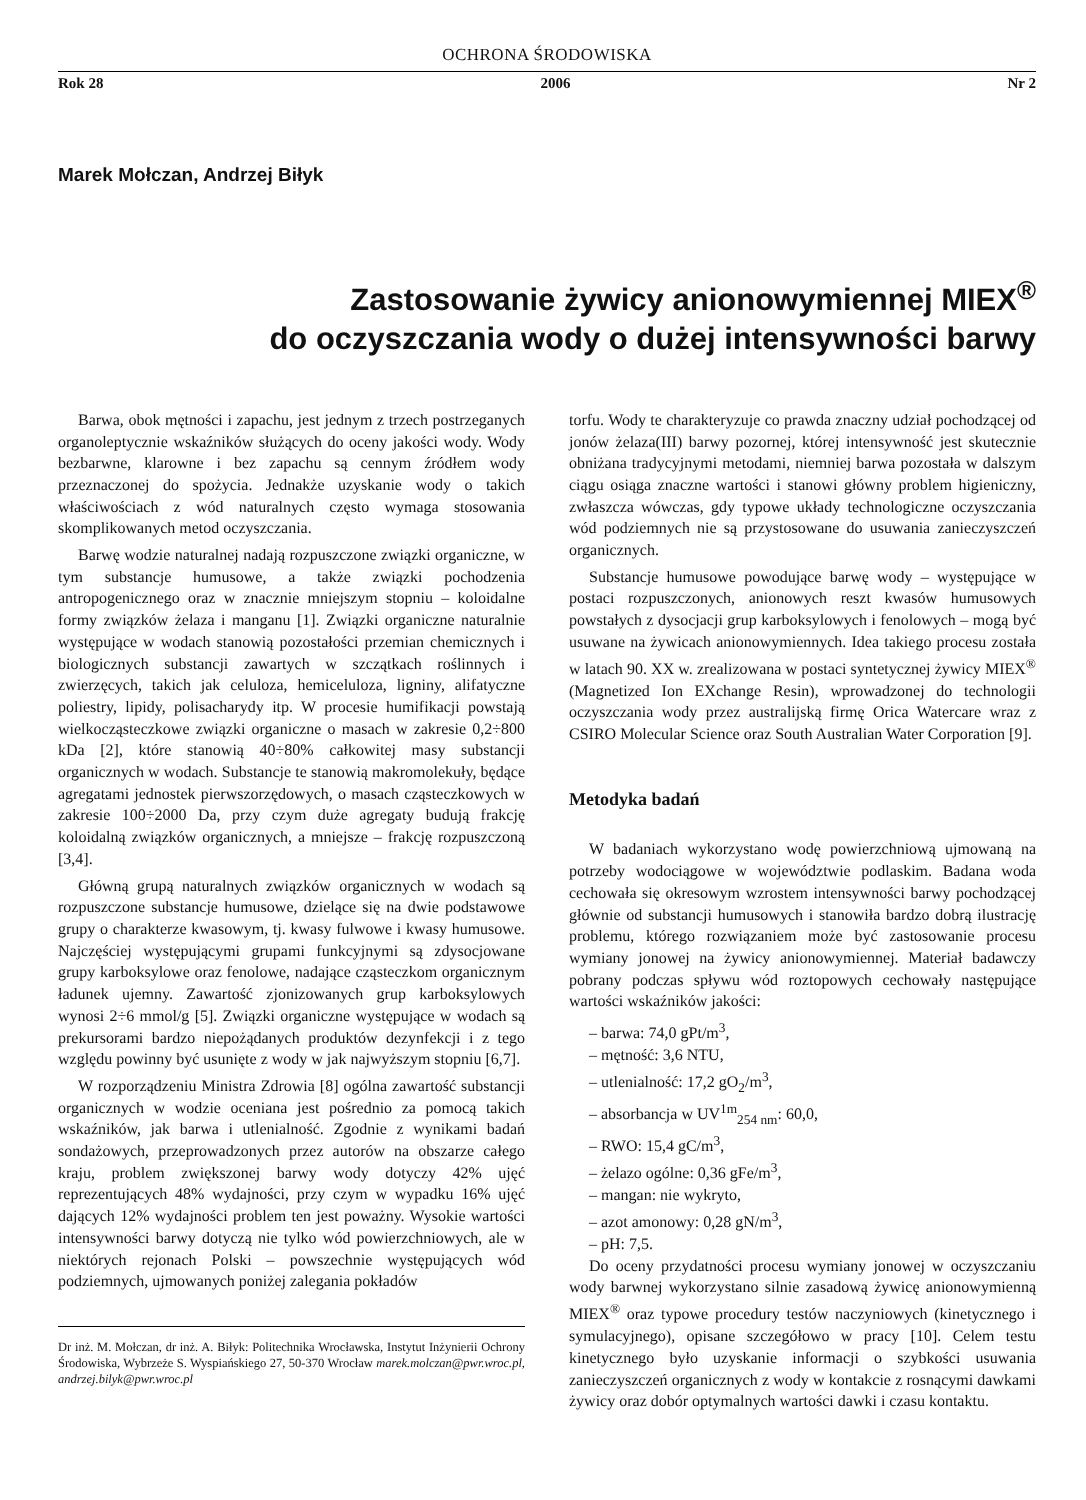OCHRONA ŚRODOWISKA
Rok 28 2006 Nr 2
Marek Mołczan, Andrzej Biłyk
Zastosowanie żywicy anionowymiennej MIEX<sup>®</sup>
do oczyszczania wody o dużej intensywności barwy
Barwa, obok mętności i zapachu, jest jednym z trzech postrzeganych organoleptycznie wskaźników służących do oceny jakości wody. Wody bezbarwne, klarowne i bez zapachu są cennym źródłem wody przeznaczonej do spożycia. Jednakże uzyskanie wody o takich właściwościach z wód naturalnych często wymaga stosowania skomplikowanych metod oczyszczania.
Barwę wodzie naturalnej nadają rozpuszczone związki organiczne, w tym substancje humusowe, a także związki pochodzenia antropogenicznego oraz w znacznie mniejszym stopniu – koloidalne formy związków żelaza i manganu [1]. Związki organiczne naturalnie występujące w wodach stanowią pozostałości przemian chemicznych i biologicznych substancji zawartych w szczątkach roślinnych i zwierzęcych, takich jak celuloza, hemiceluloza, ligniny, alifatyczne poliestry, lipidy, polisacharydy itp. W procesie humifikacji powstają wielkocząsteczkowe związki organiczne o masach w zakresie 0,2÷800 kDa [2], które stanowią 40÷80% całkowitej masy substancji organicznych w wodach. Substancje te stanowią makromolekuły, będące agregatami jednostek pierwszorzędowych, o masach cząsteczkowych w zakresie 100÷2000 Da, przy czym duże agregaty budują frakcję koloidalną związków organicznych, a mniejsze – frakcję rozpuszczoną [3,4].
Główną grupą naturalnych związków organicznych w wodach są rozpuszczone substancje humusowe, dzielące się na dwie podstawowe grupy o charakterze kwasowym, tj. kwasy fulwowe i kwasy humusowe. Najczęściej występującymi grupami funkcyjnymi są zdysocjowane grupy karboksylowe oraz fenolowe, nadające cząsteczkom organicznym ładunek ujemny. Zawartość zjonizowanych grup karboksylowych wynosi 2÷6 mmol/g [5]. Związki organiczne występujące w wodach są prekursorami bardzo niepożądanych produktów dezynfekcji i z tego względu powinny być usunięte z wody w jak najwyższym stopniu [6,7].
W rozporządzeniu Ministra Zdrowia [8] ogólna zawartość substancji organicznych w wodzie oceniana jest pośrednio za pomocą takich wskaźników, jak barwa i utlenialność. Zgodnie z wynikami badań sondażowych, przeprowadzonych przez autorów na obszarze całego kraju, problem zwiększonej barwy wody dotyczy 42% ujęć reprezentujących 48% wydajności, przy czym w wypadku 16% ujęć dających 12% wydajności problem ten jest poważny. Wysokie wartości intensywności barwy dotyczą nie tylko wód powierzchniowych, ale w niektórych rejonach Polski – powszechnie występujących wód podziemnych, ujmowanych poniżej zalegania pokładów
Dr inż. M. Mołczan, dr inż. A. Biłyk: Politechnika Wrocławska, Instytut Inżynierii Ochrony Środowiska, Wybrzeże S. Wyspiańskiego 27, 50-370 Wrocław marek.molczan@pwr.wroc.pl, andrzej.bilyk@pwr.wroc.pl
torfu. Wody te charakteryzuje co prawda znaczny udział pochodzącej od jonów żelaza(III) barwy pozornej, której intensywność jest skutecznie obniżana tradycyjnymi metodami, niemniej barwa pozostała w dalszym ciągu osiąga znaczne wartości i stanowi główny problem higieniczny, zwłaszcza wówczas, gdy typowe układy technologiczne oczyszczania wód podziemnych nie są przystosowane do usuwania zanieczyszczeń organicznych.
Substancje humusowe powodujące barwę wody – występujące w postaci rozpuszczonych, anionowych reszt kwasów humusowych powstałych z dysocjacji grup karboksylowych i fenolowych – mogą być usuwane na żywicach anionowymiennych. Idea takiego procesu została w latach 90. XX w. zrealizowana w postaci syntetycznej żywicy MIEX<sup>®</sup> (Magnetized Ion EXchange Resin), wprowadzonej do technologii oczyszczania wody przez australijską firmę Orica Watercare wraz z CSIRO Molecular Science oraz South Australian Water Corporation [9].
Metodyka badań
W badaniach wykorzystano wodę powierzchniową ujmowaną na potrzeby wodociągowe w województwie podlaskim. Badana woda cechowała się okresowym wzrostem intensywności barwy pochodzącej głównie od substancji humusowych i stanowiła bardzo dobrą ilustrację problemu, którego rozwiązaniem może być zastosowanie procesu wymiany jonowej na żywicy anionowymiennej. Materiał badawczy pobrany podczas spływu wód roztopowych cechowały następujące wartości wskaźników jakości:
– barwa: 74,0 gPt/m<sup>3</sup>,
– mętność: 3,6 NTU,
– utlenialność: 17,2 gO<sub>2</sub>/m<sup>3</sup>,
– absorbancja w UV<sup>1m</sup><sub>254 nm</sub>: 60,0,
– RWO: 15,4 gC/m<sup>3</sup>,
– żelazo ogólne: 0,36 gFe/m<sup>3</sup>,
– mangan: nie wykryto,
– azot amonowy: 0,28 gN/m<sup>3</sup>,
– pH: 7,5.
Do oceny przydatności procesu wymiany jonowej w oczyszczaniu wody barwnej wykorzystano silnie zasadową żywicę anionowymienną MIEX<sup>®</sup> oraz typowe procedury testów naczyniowych (kinetycznego i symulacyjnego), opisane szczegółowo w pracy [10]. Celem testu kinetycznego było uzyskanie informacji o szybkości usuwania zanieczyszczeń organicznych z wody w kontakcie z rosnącymi dawkami żywicy oraz dobór optymalnych wartości dawki i czasu kontaktu.